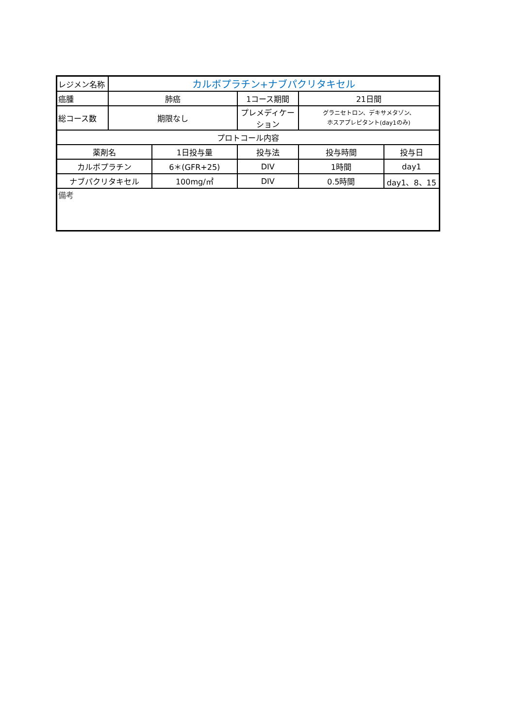| レジメン名称 | カルボプラチン+ナブパクリタキセル | | | | |
| 癌腫 | 肺癌 | | 1コース期間 | 21日間 | |
| 総コース数 | 期限なし | | プレメディケーション | グラニセトロン、デキサメタゾン、 ホスアプレピタント(day1のみ) | |
| プロトコール内容 | | | | | |
| 薬剤名 | | 1日投与量 | 投与法 | 投与時間 | 投与日 |
| カルボプラチン | | 6＊(GFR+25) | DIV | 1時間 | day1 |
| ナブパクリタキセル | | 100mg/㎡ | DIV | 0.5時間 | day1、8、15 |
| 備考 | | | | | |